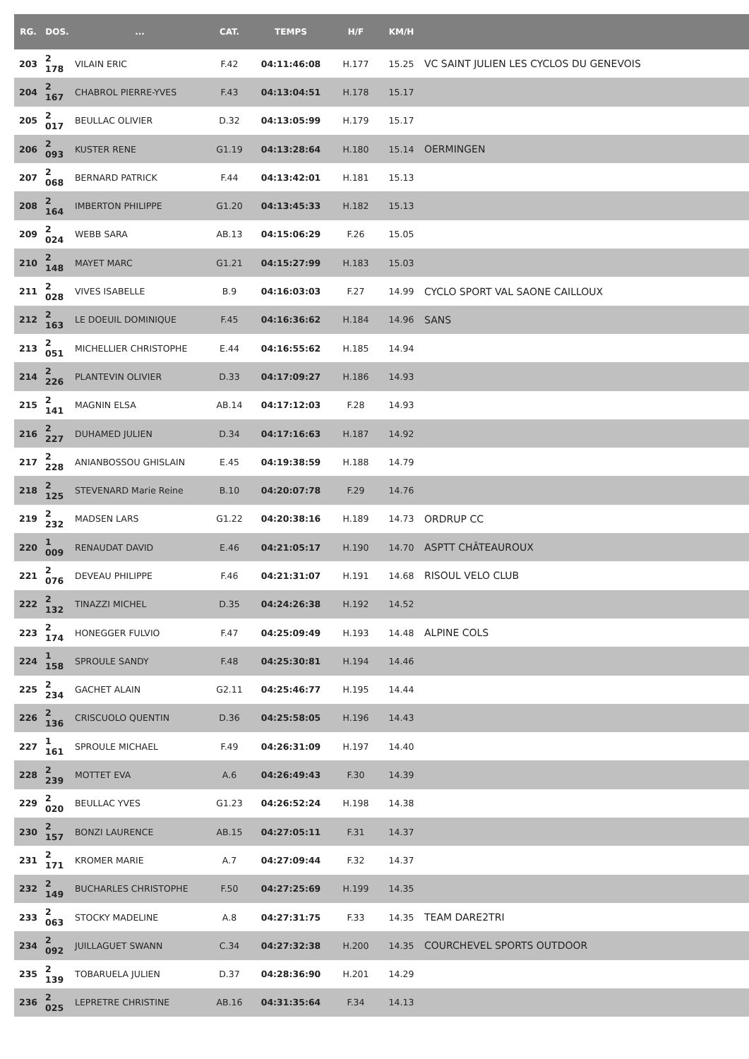| RG. | DOS. | ... | CAT. | TEMPS | H/F | KM/H | |
| --- | --- | --- | --- | --- | --- | --- | --- |
| 203 | 2 178 | VILAIN ERIC | F.42 | 04:11:46:08 | H.177 | 15.25 | VC SAINT JULIEN LES CYCLOS DU GENEVOIS |
| 204 | 2 167 | CHABROL PIERRE-YVES | F.43 | 04:13:04:51 | H.178 | 15.17 | |
| 205 | 2 017 | BEULLAC OLIVIER | D.32 | 04:13:05:99 | H.179 | 15.17 | |
| 206 | 2 093 | KUSTER RENE | G1.19 | 04:13:28:64 | H.180 | 15.14 | OERMINGEN |
| 207 | 2 068 | BERNARD PATRICK | F.44 | 04:13:42:01 | H.181 | 15.13 | |
| 208 | 2 164 | IMBERTON PHILIPPE | G1.20 | 04:13:45:33 | H.182 | 15.13 | |
| 209 | 2 024 | WEBB SARA | AB.13 | 04:15:06:29 | F.26 | 15.05 | |
| 210 | 2 148 | MAYET MARC | G1.21 | 04:15:27:99 | H.183 | 15.03 | |
| 211 | 2 028 | VIVES ISABELLE | B.9 | 04:16:03:03 | F.27 | 14.99 | CYCLO SPORT VAL SAONE CAILLOUX |
| 212 | 2 163 | LE DOEUIL DOMINIQUE | F.45 | 04:16:36:62 | H.184 | 14.96 | SANS |
| 213 | 2 051 | MICHELLIER CHRISTOPHE | E.44 | 04:16:55:62 | H.185 | 14.94 | |
| 214 | 2 226 | PLANTEVIN OLIVIER | D.33 | 04:17:09:27 | H.186 | 14.93 | |
| 215 | 2 141 | MAGNIN ELSA | AB.14 | 04:17:12:03 | F.28 | 14.93 | |
| 216 | 2 227 | DUHAMED JULIEN | D.34 | 04:17:16:63 | H.187 | 14.92 | |
| 217 | 2 228 | ANIANBOSSOU GHISLAIN | E.45 | 04:19:38:59 | H.188 | 14.79 | |
| 218 | 2 125 | STEVENARD Marie Reine | B.10 | 04:20:07:78 | F.29 | 14.76 | |
| 219 | 2 232 | MADSEN LARS | G1.22 | 04:20:38:16 | H.189 | 14.73 | ORDRUP CC |
| 220 | 1 009 | RENAUDAT DAVID | E.46 | 04:21:05:17 | H.190 | 14.70 | ASPTT CHÂTEAUROUX |
| 221 | 2 076 | DEVEAU PHILIPPE | F.46 | 04:21:31:07 | H.191 | 14.68 | RISOUL VELO CLUB |
| 222 | 2 132 | TINAZZI MICHEL | D.35 | 04:24:26:38 | H.192 | 14.52 | |
| 223 | 2 174 | HONEGGER FULVIO | F.47 | 04:25:09:49 | H.193 | 14.48 | ALPINE COLS |
| 224 | 1 158 | SPROULE SANDY | F.48 | 04:25:30:81 | H.194 | 14.46 | |
| 225 | 2 234 | GACHET ALAIN | G2.11 | 04:25:46:77 | H.195 | 14.44 | |
| 226 | 2 136 | CRISCUOLO QUENTIN | D.36 | 04:25:58:05 | H.196 | 14.43 | |
| 227 | 1 161 | SPROULE MICHAEL | F.49 | 04:26:31:09 | H.197 | 14.40 | |
| 228 | 2 239 | MOTTET EVA | A.6 | 04:26:49:43 | F.30 | 14.39 | |
| 229 | 2 020 | BEULLAC YVES | G1.23 | 04:26:52:24 | H.198 | 14.38 | |
| 230 | 2 157 | BONZI LAURENCE | AB.15 | 04:27:05:11 | F.31 | 14.37 | |
| 231 | 2 171 | KROMER MARIE | A.7 | 04:27:09:44 | F.32 | 14.37 | |
| 232 | 2 149 | BUCHARLES CHRISTOPHE | F.50 | 04:27:25:69 | H.199 | 14.35 | |
| 233 | 2 063 | STOCKY MADELINE | A.8 | 04:27:31:75 | F.33 | 14.35 | TEAM DARE2TRI |
| 234 | 2 092 | JUILLAGUET SWANN | C.34 | 04:27:32:38 | H.200 | 14.35 | COURCHEVEL SPORTS OUTDOOR |
| 235 | 2 139 | TOBARUELA JULIEN | D.37 | 04:28:36:90 | H.201 | 14.29 | |
| 236 | 2 025 | LEPRETRE CHRISTINE | AB.16 | 04:31:35:64 | F.34 | 14.13 | |